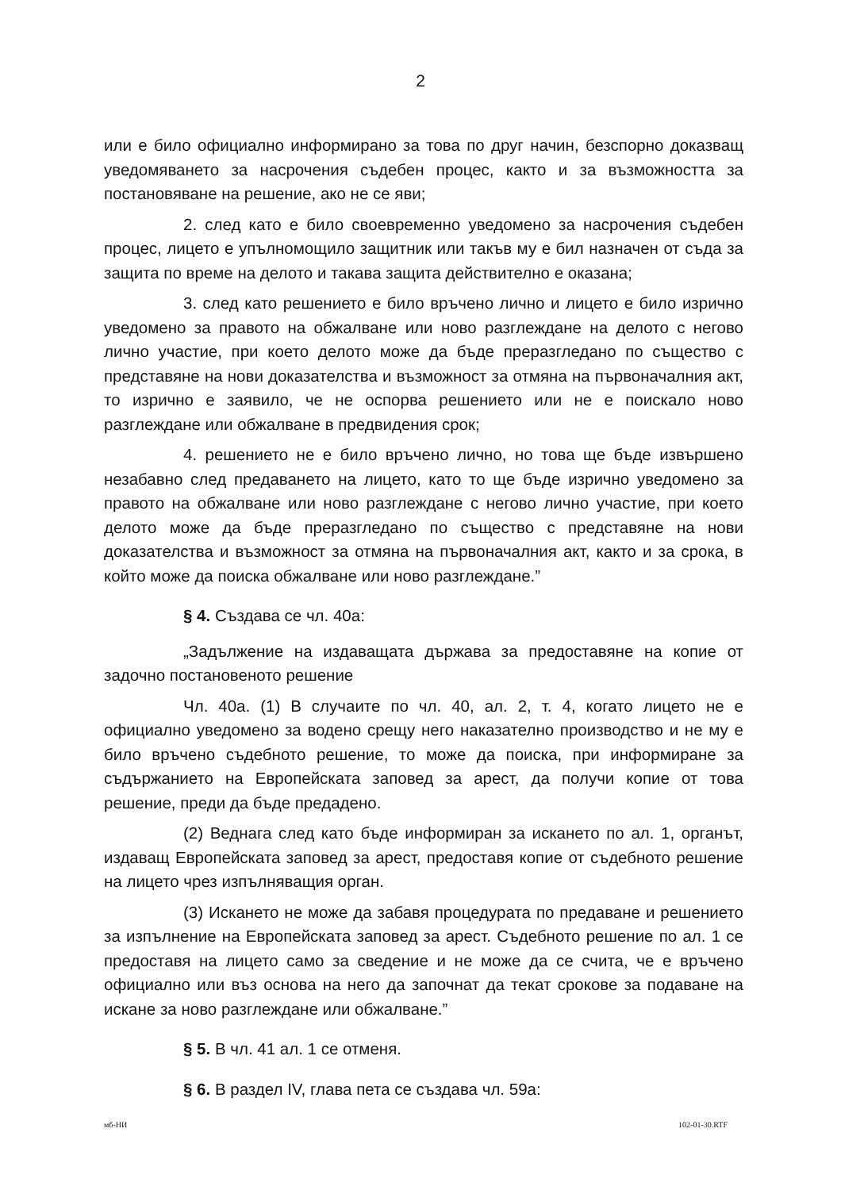2
или е било официално информирано за това по друг начин, безспорно доказващ уведомяването за насрочения съдебен процес, както и за възможността за постановяване на решение, ако не се яви;
2. след като е било своевременно уведомено за насрочения съдебен процес, лицето е упълномощило защитник или такъв му е бил назначен от съда за защита по време на делото и такава защита действително е оказана;
3. след като решението е било връчено лично и лицето е било изрично уведомено за правото на обжалване или ново разглеждане на делото с негово лично участие, при което делото може да бъде преразгледано по същество с представяне на нови доказателства и възможност за отмяна на първоначалния акт, то изрично е заявило, че не оспорва решението или не е поискало ново разглеждане или обжалване в предвидения срок;
4. решението не е било връчено лично, но това ще бъде извършено незабавно след предаването на лицето, като то ще бъде изрично уведомено за правото на обжалване или ново разглеждане с негово лично участие, при което делото може да бъде преразгледано по същество с представяне на нови доказателства и възможност за отмяна на първоначалния акт, както и за срока, в който може да поиска обжалване или ново разглеждане.”
§ 4. Създава се чл. 40а:
„Задължение на издаващата държава за предоставяне на копие от задочно постановеното решение
Чл. 40а. (1) В случаите по чл. 40, ал. 2, т. 4, когато лицето не е официално уведомено за водено срещу него наказателно производство и не му е било връчено съдебното решение, то може да поиска, при информиране за съдържанието на Европейската заповед за арест, да получи копие от това решение, преди да бъде предадено.
(2) Веднага след като бъде информиран за искането по ал. 1, органът, издаващ Европейската заповед за арест, предоставя копие от съдебното решение на лицето чрез изпълняващия орган.
(3) Искането не може да забавя процедурата по предаване и решението за изпълнение на Европейската заповед за арест. Съдебното решение по ал. 1 се предоставя на лицето само за сведение и не може да се счита, че е връчено официално или въз основа на него да започнат да текат срокове за подаване на искане за ново разглеждане или обжалване.”
§ 5. В чл. 41 ал. 1 се отменя.
§ 6. В раздел IV, глава пета се създава чл. 59а:
мб-НИ 102-01-30.RTF